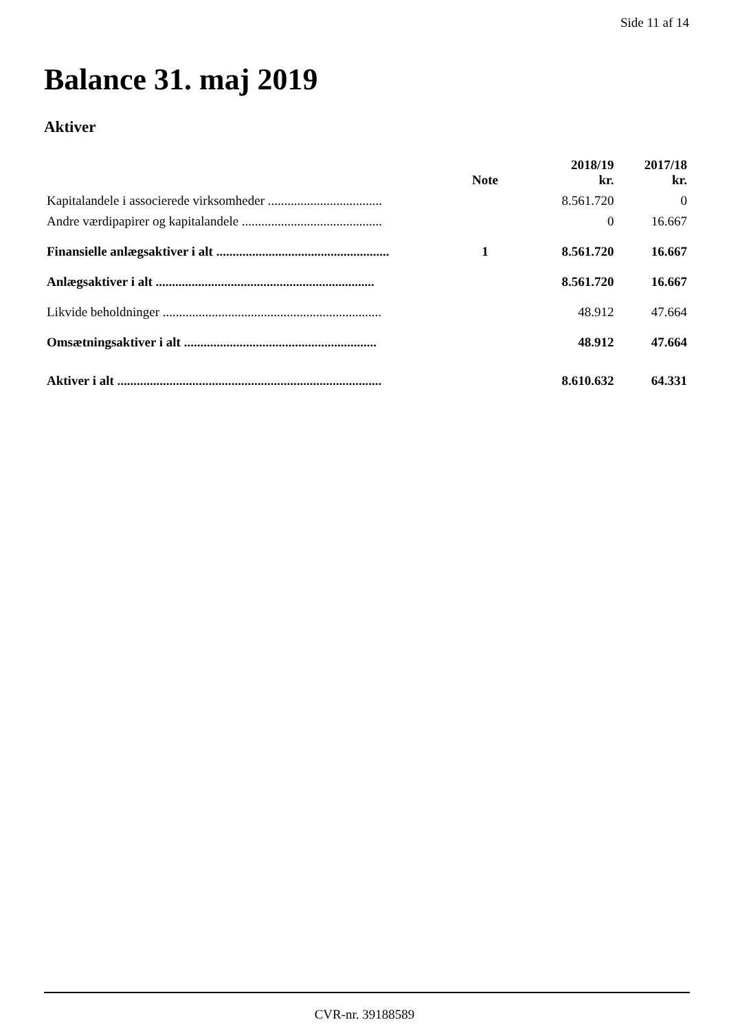Side 11 af 14
Balance 31. maj 2019
Aktiver
| | Note | 2018/19 kr. | 2017/18 kr. |
| --- | --- | --- | --- |
| Kapitalandele i associerede virksomheder ................................... | | 8.561.720 | 0 |
| Andre værdipapirer og kapitalandele ........................................... | | 0 | 16.667 |
| Finansielle anlægsaktiver i alt ..................................................... | 1 | 8.561.720 | 16.667 |
| Anlægsaktiver i alt ................................................................... | | 8.561.720 | 16.667 |
| Likvide beholdninger ................................................................... | | 48.912 | 47.664 |
| Omsætningsaktiver i alt ........................................................... | | 48.912 | 47.664 |
| Aktiver i alt ................................................................................. | | 8.610.632 | 64.331 |
CVR-nr. 39188589